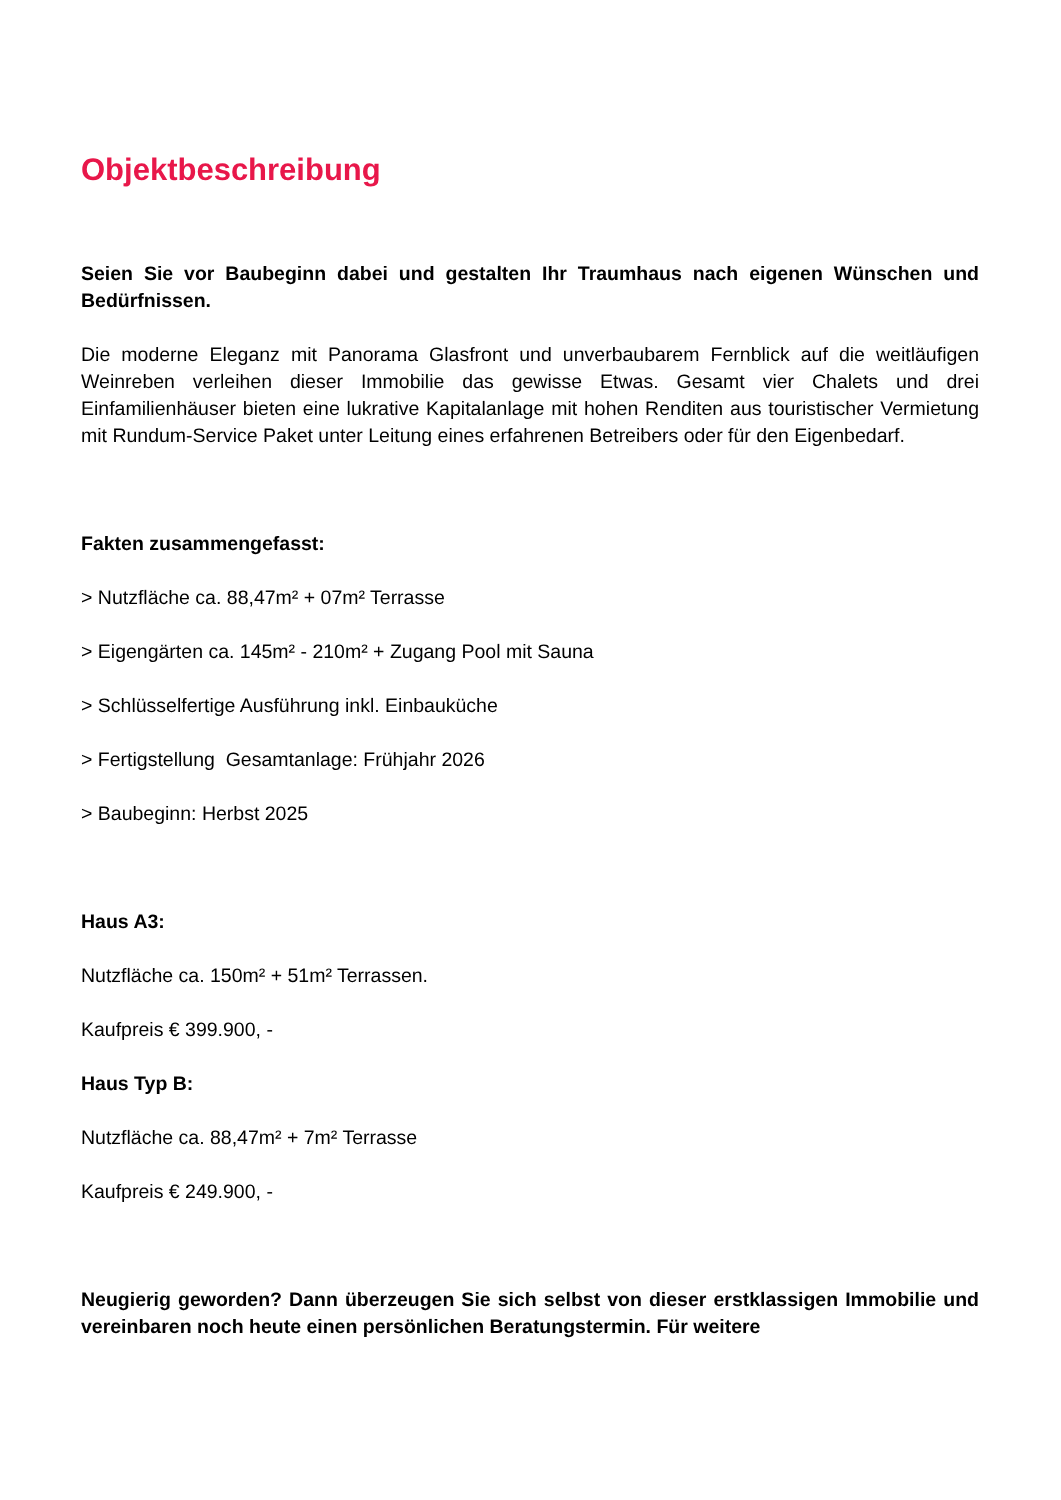Objektbeschreibung
Seien Sie vor Baubeginn dabei und gestalten Ihr Traumhaus nach eigenen Wünschen und Bedürfnissen.
Die moderne Eleganz mit Panorama Glasfront und unverbaubarem Fernblick auf die weitläufigen Weinreben verleihen dieser Immobilie das gewisse Etwas. Gesamt vier Chalets und drei Einfamilienhäuser bieten eine lukrative Kapitalanlage mit hohen Renditen aus touristischer Vermietung mit Rundum-Service Paket unter Leitung eines erfahrenen Betreibers oder für den Eigenbedarf.
Fakten zusammengefasst:
> Nutzfläche ca. 88,47m² + 07m² Terrasse
> Eigengärten ca. 145m² - 210m² + Zugang Pool mit Sauna
> Schlüsselfertige Ausführung inkl. Einbauküche
> Fertigstellung Gesamtanlage: Frühjahr 2026
> Baubeginn: Herbst 2025
Haus A3:
Nutzfläche ca. 150m² + 51m² Terrassen.
Kaufpreis € 399.900, -
Haus Typ B:
Nutzfläche ca. 88,47m² + 7m² Terrasse
Kaufpreis € 249.900, -
Neugierig geworden? Dann überzeugen Sie sich selbst von dieser erstklassigen Immobilie und vereinbaren noch heute einen persönlichen Beratungstermin. Für weitere